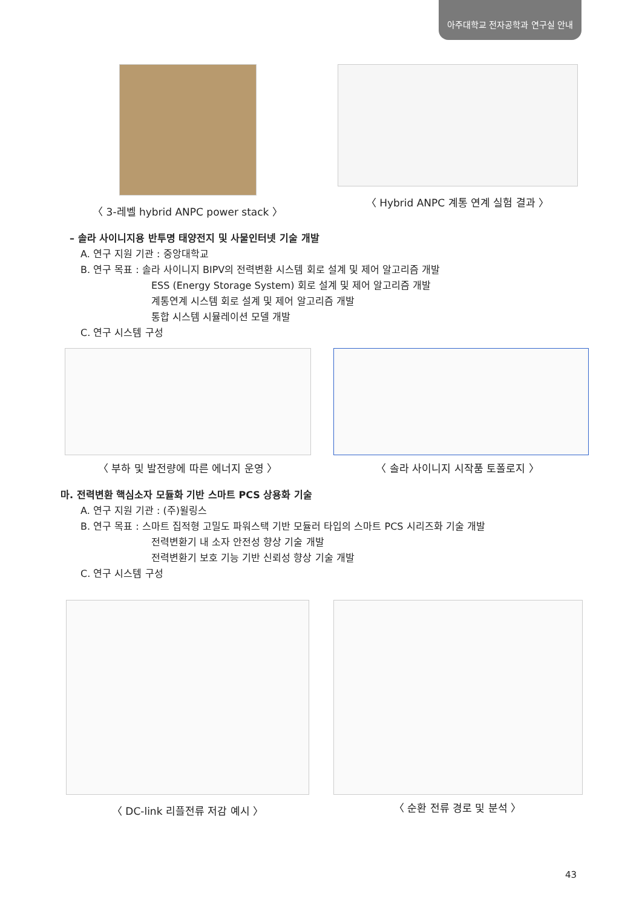아주대학교 전자공학과 연구실 안내
〈 3-레벨 hybrid ANPC power stack 〉 〈 Hybrid ANPC 계통 연계 실험 결과 〉
– 솔라 사이니지용 반투명 태양전지 및 사물인터넷 기술 개발
A. 연구 지원 기관 : 중앙대학교
B. 연구 목표 : 솔라 사이니지 BIPV의 전력변환 시스템 회로 설계 및 제어 알고리즘 개발
ESS (Energy Storage System) 회로 설계 및 제어 알고리즘 개발
계통연계 시스템 회로 설계 및 제어 알고리즘 개발
통합 시스템 시뮬레이션 모델 개발
C. 연구 시스템 구성
〈 부하 및 발전량에 따른 에너지 운영 〉 〈 솔라 사이니지 시작품 토폴로지 〉
마. 전력변환 핵심소자 모듈화 기반 스마트 PCS 상용화 기술
A. 연구 지원 기관 : (주)윌링스
B. 연구 목표 : 스마트 집적형 고밀도 파워스택 기반 모듈러 타입의 스마트 PCS 시리즈화 기술 개발
전력변환기 내 소자 안전성 향상 기술 개발
전력변환기 보호 기능 기반 신뢰성 향상 기술 개발
C. 연구 시스템 구성
〈 DC-link 리플전류 저감 예시 〉 〈 순환 전류 경로 및 분석 〉
43